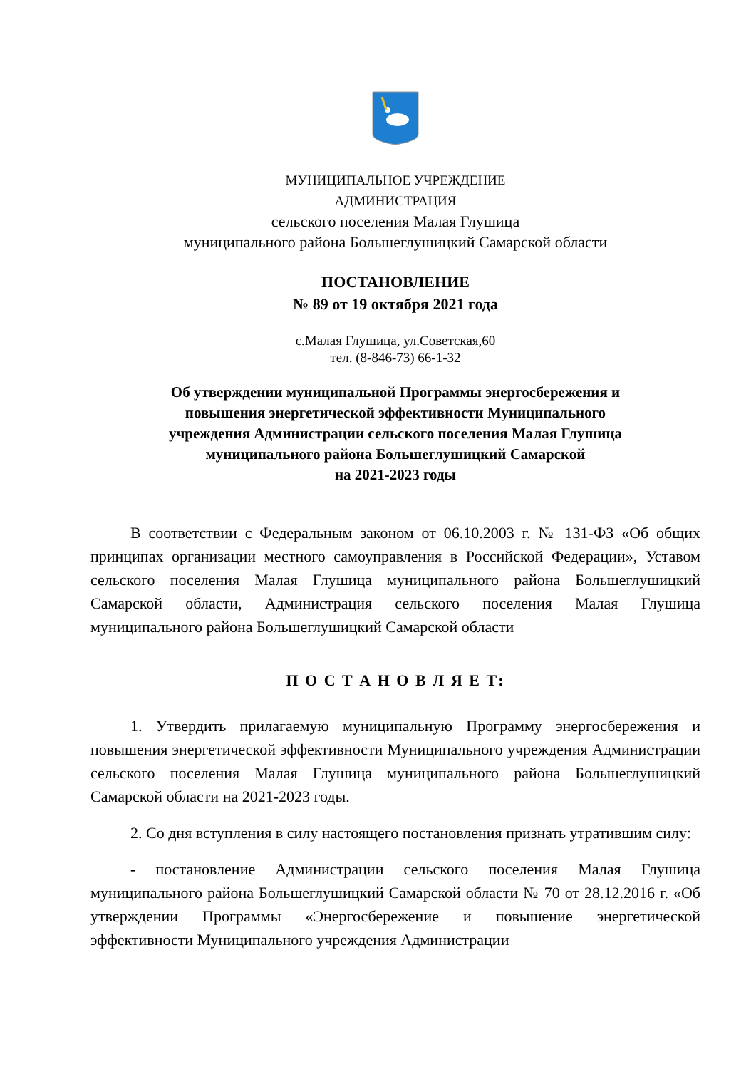МУНИЦИПАЛЬНОЕ УЧРЕЖДЕНИЕ
АДМИНИСТРАЦИЯ
сельского поселения Малая Глушица
муниципального района Большеглушицкий Самарской области
ПОСТАНОВЛЕНИЕ
№ 89 от 19 октября 2021 года
с.Малая Глушица, ул.Советская,60
тел. (8-846-73) 66-1-32
Об утверждении муниципальной Программы энергосбережения и
повышения энергетической эффективности Муниципального
учреждения Администрации сельского поселения Малая Глушица
муниципального района Большеглушицкий Самарской
на 2021-2023 годы
В соответствии с Федеральным законом от 06.10.2003 г. № 131-ФЗ «Об общих принципах организации местного самоуправления в Российской Федерации», Уставом сельского поселения Малая Глушица муниципального района Большеглушицкий Самарской области, Администрация сельского поселения Малая Глушица муниципального района Большеглушицкий Самарской области
П О С Т А Н О В Л Я Е Т:
1. Утвердить прилагаемую муниципальную Программу энергосбережения и повышения энергетической эффективности Муниципального учреждения Администрации сельского поселения Малая Глушица муниципального района Большеглушицкий Самарской области на 2021-2023 годы.
2. Со дня вступления в силу настоящего постановления признать утратившим силу:
- постановление Администрации сельского поселения Малая Глушица муниципального района Большеглушицкий Самарской области № 70 от 28.12.2016 г. «Об утверждении Программы «Энергосбережение и повышение энергетической эффективности Муниципального учреждения Администрации